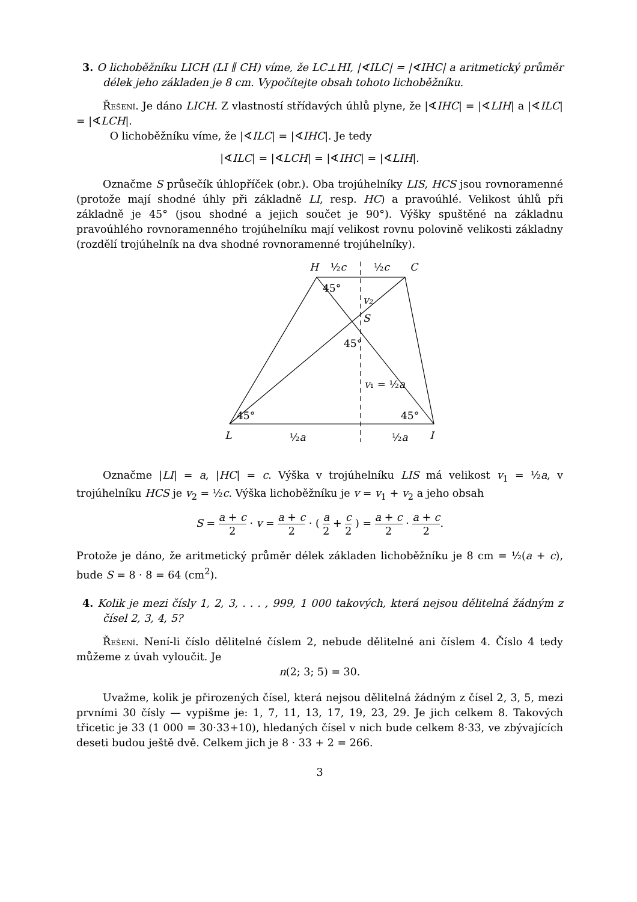3. O lichoběžníku LICH (LI ∥ CH) víme, že LC⊥HI, |∢ILC| = |∢IHC| a aritmetický průměr délek jeho základen je 8 cm. Vypočítejte obsah tohoto lichoběžníku.
Řešení. Je dáno LICH. Z vlastností střídavých úhlů plyne, že |∢IHC| = |∢LIH| a |∢ILC| = |∢LCH|.
O lichoběžníku víme, že |∢ILC| = |∢IHC|. Je tedy
|∢ILC| = |∢LCH| = |∢IHC| = |∢LIH|.
Označme S průsečík úhlopříček (obr.). Oba trojúhelníky LIS, HCS jsou rovnoramenné (protože mají shodné úhly při základně LI, resp. HC) a pravoúhlé. Velikost úhlů při základně je 45° (jsou shodné a jejich součet je 90°). Výšky spuštěné na základnu pravoúhlého rovnoramenného trojúhelníku mají velikost rovnu polovině velikosti základny (rozdělí trojúhelník na dva shodné rovnoramenné trojúhelníky).
H
½c
½c
C
45°
v₂
S
45°
v₁ = ½a
45°
45°
L
½a
½a
I
Označme |LI| = a, |HC| = c. Výška v trojúhelníku LIS má velikost v<sub>1</sub> = ½a, v trojúhelníku HCS je v<sub>2</sub> = ½c. Výška lichoběžníku je v = v<sub>1</sub> + v<sub>2</sub> a jeho obsah
S = a + c 2 · v = a + c 2 · ( a 2 + c 2 ) = a + c 2 · a + c 2.
Protože je dáno, že aritmetický průměr délek základen lichoběžníku je 8 cm = ½(a + c), bude S = 8 · 8 = 64 (cm<sup>2</sup>).
4. Kolik je mezi čísly 1, 2, 3, . . . , 999, 1 000 takových, která nejsou dělitelná žádným z čísel 2, 3, 4, 5?
Řešení. Není-li číslo dělitelné číslem 2, nebude dělitelné ani číslem 4. Číslo 4 tedy můžeme z úvah vyloučit. Je
n(2; 3; 5) = 30.
Uvažme, kolik je přirozených čísel, která nejsou dělitelná žádným z čísel 2, 3, 5, mezi prvními 30 čísly — vypišme je: 1, 7, 11, 13, 17, 19, 23, 29. Je jich celkem 8. Takových třicetic je 33 (1 000 = 30·33+10), hledaných čísel v nich bude celkem 8·33, ve zbývajících deseti budou ještě dvě. Celkem jich je 8 · 33 + 2 = 266.
3